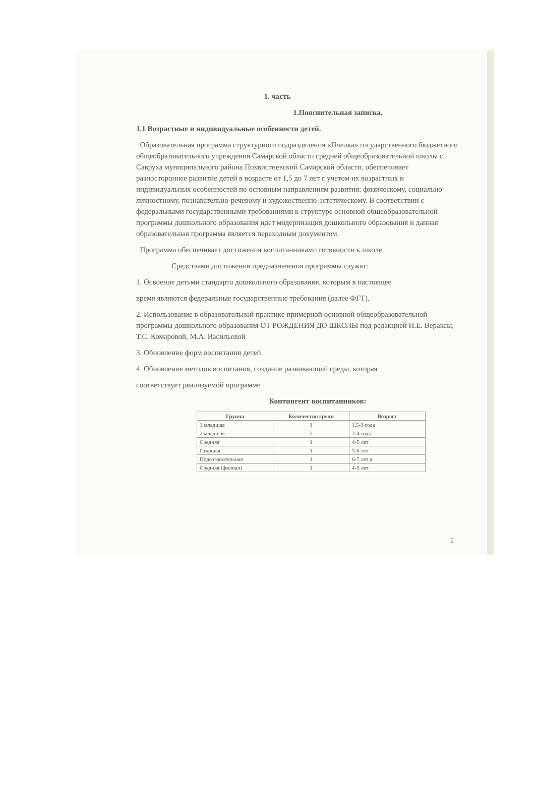1. часть
1.Пояснительная записка.
1.1 Возрастные и индивидуальные особенности детей.
Образовательная программа структурного подразделения «Пчелка» государственного бюджетного общеобразовательного учреждения Самарской области средней общеобразовательной школы с. Савруха муниципального района Похвистневский Самарской области, обеспечивает разностороннее развитие детей в возрасте от 1,5 до 7 лет с учетом их возрастных и индивидуальных особенностей по основным направлениям развития: физическому, социально-личностному, познавательно-речевому и художественно-эстетическому. В соответствии с федеральными государственными требованиями к структуре основной общеобразовательной программы дошкольного образования идет модернизация дошкольного образования и данная образовательная программа является переходным документом.
Программа обеспечивает достижения воспитанниками готовности к школе.
Средствами достижения предназначения программы служат:
1. Освоение детьми стандарта дошкольного образования, которым в настоящее
время являются федеральные государственные требования (далее ФГТ).
2. Использование в образовательной практике примерной основной общеобразовательной программы дошкольного образования ОТ РОЖДЕНИЯ ДО ШКОЛЫ под редакцией Н.Е. Вераксы, Т.С. Комаровой, М.А. Васильевой
3. Обновление форм воспитания детей.
4. Обновление методов воспитания, создание развивающей среды, которая
соответствует реализуемой программе
Контингент воспитанников:
| Группа | Количество групп | Возраст |
| --- | --- | --- |
| 1 младшая | 1 | 1,5-3 года |
| 2 младшая | 2 | 3-4 года |
| Средняя | 1 | 4-5 лет |
| Старшая | 1 | 5-6 лет |
| Подготовительная | 1 | 6-7 лет а |
| Средняя (филиал) | 1 | 4-5 лет |
1